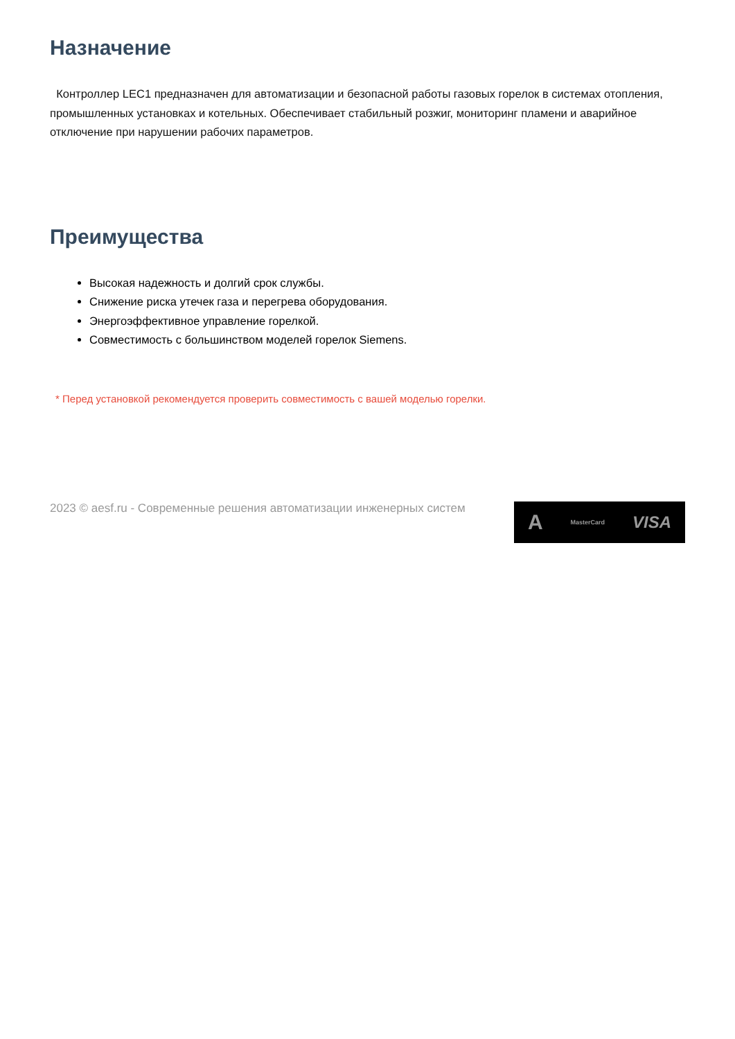Назначение
Контроллер LEC1 предназначен для автоматизации и безопасной работы газовых горелок в системах отопления, промышленных установках и котельных. Обеспечивает стабильный розжиг, мониторинг пламени и аварийное отключение при нарушении рабочих параметров.
Преимущества
Высокая надежность и долгий срок службы.
Снижение риска утечек газа и перегрева оборудования.
Энергоэффективное управление горелкой.
Совместимость с большинством моделей горелок Siemens.
* Перед установкой рекомендуется проверить совместимость с вашей моделью горелки.
2023 © aesf.ru - Современные решения автоматизации инженерных систем
A MasterCard VISA